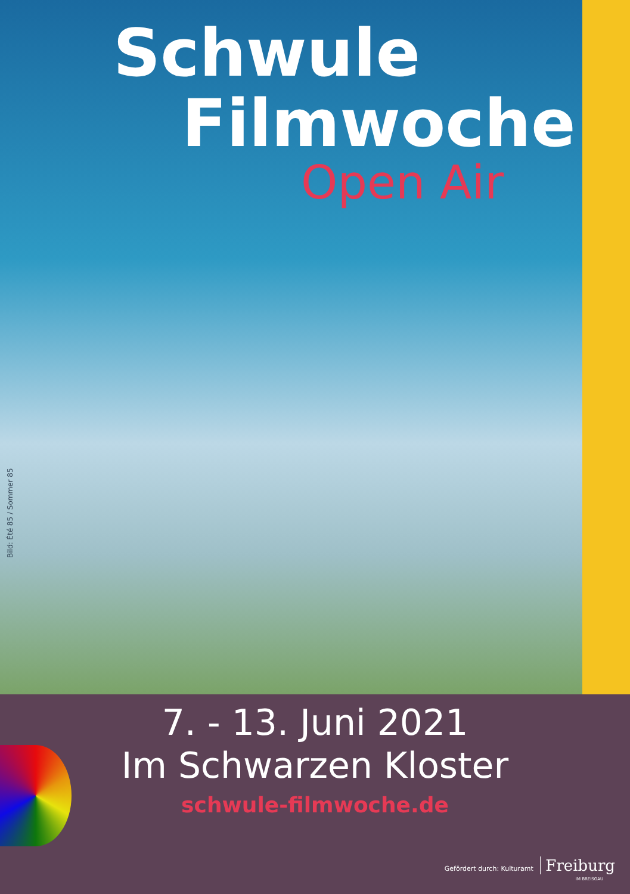Schwule
Filmwoche
Open Air
Bild: Été 85 / Sommer 85
7. - 13. Juni 2021
Im Schwarzen Kloster
schwule-filmwoche.de
Gefördert durch: Kulturamt Freiburg
IM BREISGAU